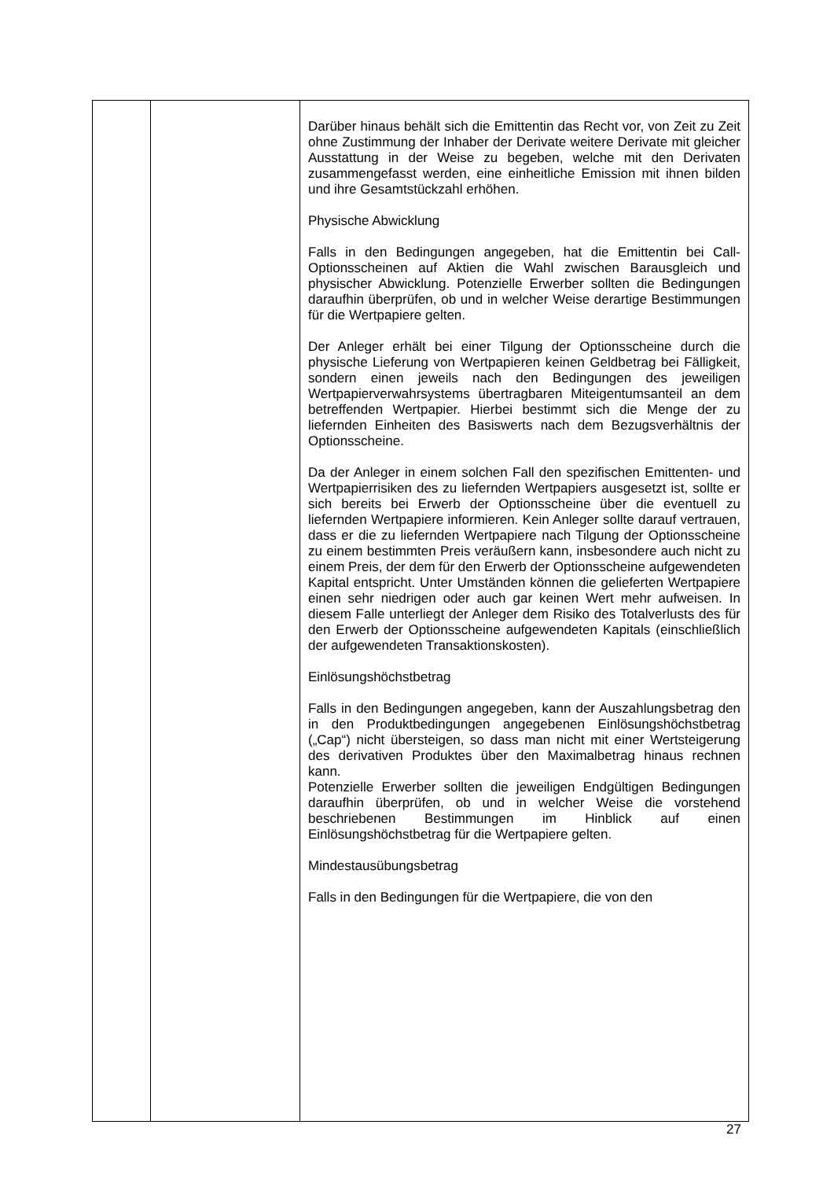| | | Darüber hinaus behält sich die Emittentin das Recht vor, von Zeit zu Zeit ohne Zustimmung der Inhaber der Derivate weitere Derivate mit gleicher Ausstattung in der Weise zu begeben, welche mit den Derivaten zusammengefasst werden, eine einheitliche Emission mit ihnen bilden und ihre Gesamtstückzahl erhöhen. Physische Abwicklung Falls in den Bedingungen angegeben, hat die Emittentin bei Call-Optionsscheinen auf Aktien die Wahl zwischen Barausgleich und physischer Abwicklung. Potenzielle Erwerber sollten die Bedingungen daraufhin überprüfen, ob und in welcher Weise derartige Bestimmungen für die Wertpapiere gelten. Der Anleger erhält bei einer Tilgung der Optionsscheine durch die physische Lieferung von Wertpapieren keinen Geldbetrag bei Fälligkeit, sondern einen jeweils nach den Bedingungen des jeweiligen Wertpapierverwahrsystems übertragbaren Miteigentumsanteil an dem betreffenden Wertpapier. Hierbei bestimmt sich die Menge der zu liefernden Einheiten des Basiswerts nach dem Bezugsverhältnis der Optionsscheine. Da der Anleger in einem solchen Fall den spezifischen Emittenten- und Wertpapierrisiken des zu liefernden Wertpapiers ausgesetzt ist, sollte er sich bereits bei Erwerb der Optionsscheine über die eventuell zu liefernden Wertpapiere informieren. Kein Anleger sollte darauf vertrauen, dass er die zu liefernden Wertpapiere nach Tilgung der Optionsscheine zu einem bestimmten Preis veräußern kann, insbesondere auch nicht zu einem Preis, der dem für den Erwerb der Optionsscheine aufgewendeten Kapital entspricht. Unter Umständen können die gelieferten Wertpapiere einen sehr niedrigen oder auch gar keinen Wert mehr aufweisen. In diesem Falle unterliegt der Anleger dem Risiko des Totalverlusts des für den Erwerb der Optionsscheine aufgewendeten Kapitals (einschließlich der aufgewendeten Transaktionskosten). Einlösungshöchstbetrag Falls in den Bedingungen angegeben, kann der Auszahlungsbetrag den in den Produktbedingungen angegebenen Einlösungshöchstbetrag („Cap“) nicht übersteigen, so dass man nicht mit einer Wertsteigerung des derivativen Produktes über den Maximalbetrag hinaus rechnen kann. Potenzielle Erwerber sollten die jeweiligen Endgültigen Bedingungen daraufhin überprüfen, ob und in welcher Weise die vorstehend beschriebenen Bestimmungen im Hinblick auf einen Einlösungshöchstbetrag für die Wertpapiere gelten. Mindestausübungsbetrag Falls in den Bedingungen für die Wertpapiere, die von den |
27